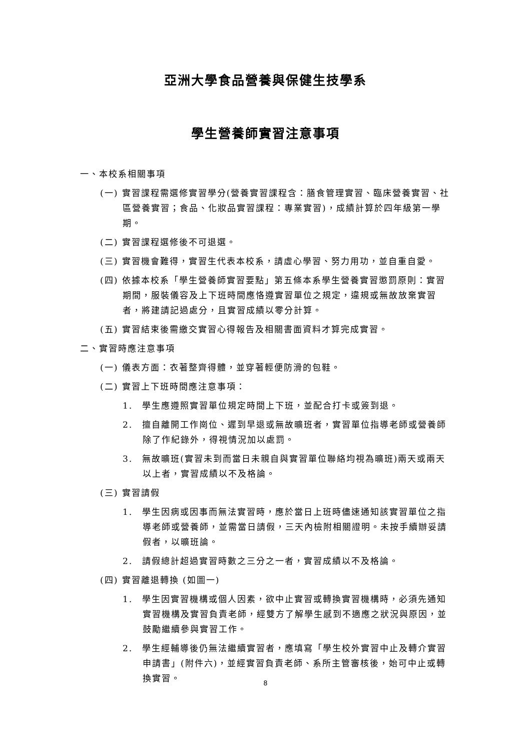亞洲大學食品營養與保健生技學系
學生營養師實習注意事項
一、本校系相關事項
(一) 實習課程需選修實習學分(營養實習課程含：膳食管理實習、臨床營養實習、社區營養實習；食品、化妝品實習課程：專業實習)，成績計算於四年級第一學期。
(二) 實習課程選修後不可退選。
(三) 實習機會難得，實習生代表本校系，請虛心學習、努力用功，並自重自愛。
(四) 依據本校系「學生營養師實習要點」第五條本系學生營養實習懲罰原則：實習期間，服裝儀容及上下班時間應恪遵實習單位之規定，違規或無故放棄實習者，將建請記過處分，且實習成績以零分計算。
(五) 實習結束後需繳交實習心得報告及相關書面資料才算完成實習。
二、實習時應注意事項
(一) 儀表方面：衣著整齊得體，並穿著輕便防滑的包鞋。
(二) 實習上下班時間應注意事項：
1.　學生應遵照實習單位規定時間上下班，並配合打卡或簽到退。
2.　擅自離開工作崗位、遲到早退或無故曠班者，實習單位指導老師或營養師除了作紀錄外，得視情況加以處罰。
3.　無故曠班(實習未到而當日未親自與實習單位聯絡均視為曠班)兩天或兩天以上者，實習成績以不及格論。
(三) 實習請假
1.　學生因病或因事而無法實習時，應於當日上班時儘速通知該實習單位之指導老師或營養師，並需當日請假，三天內檢附相關證明。未按手續辦妥請假者，以曠班論。
2.　請假總計超過實習時數之三分之一者，實習成績以不及格論。
(四) 實習離退轉換 (如圖一)
1.　學生因實習機構或個人因素，欲中止實習或轉換實習機構時，必須先通知實習機構及實習負責老師，經雙方了解學生感到不適應之狀況與原因，並鼓勵繼續參與實習工作。
2.　學生經輔導後仍無法繼續實習者，應填寫「學生校外實習中止及轉介實習申請書」(附件六)，並經實習負責老師、系所主管審核後，始可中止或轉換實習。
8